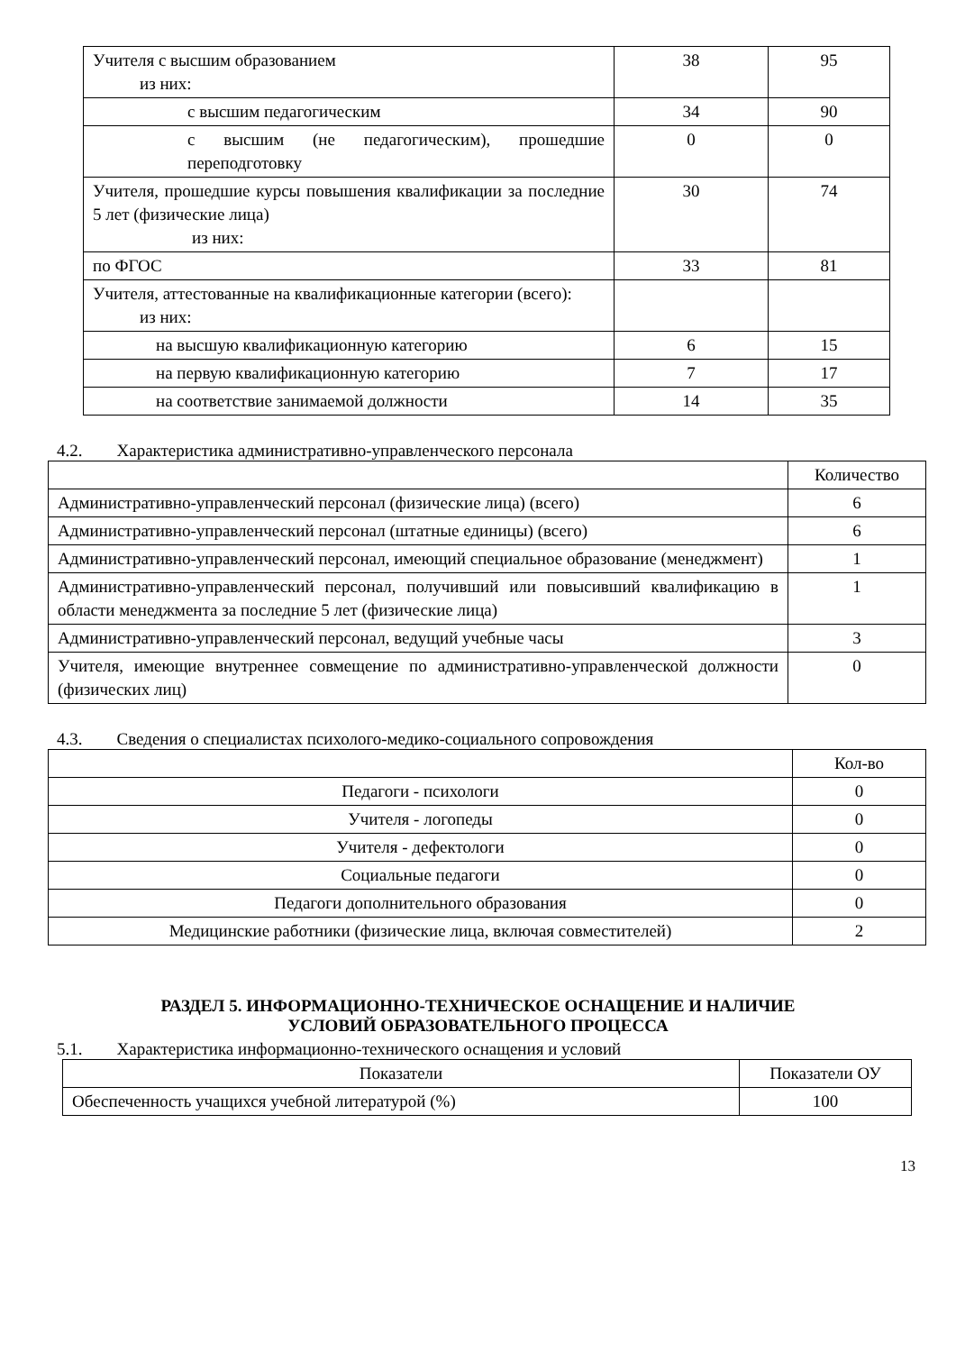| Учителя с высшим образованием из них: | 38 | 95 |
| с высшим педагогическим | 34 | 90 |
| с высшим (не педагогическим), прошедшие переподготовку | 0 | 0 |
| Учителя, прошедшие курсы повышения квалификации за последние 5 лет (физические лица) из них: | 30 | 74 |
| по ФГОС | 33 | 81 |
| Учителя, аттестованные на квалификационные категории (всего): из них: | | |
| на высшую квалификационную категорию | 6 | 15 |
| на первую квалификационную категорию | 7 | 17 |
| на соответствие занимаемой должности | 14 | 35 |
4.2. Характеристика административно-управленческого персонала
| | Количество |
| Административно-управленческий персонал (физические лица) (всего) | 6 |
| Административно-управленческий персонал (штатные единицы) (всего) | 6 |
| Административно-управленческий персонал, имеющий специальное образование (менеджмент) | 1 |
| Административно-управленческий персонал, получивший или повысивший квалификацию в области менеджмента за последние 5 лет (физические лица) | 1 |
| Административно-управленческий персонал, ведущий учебные часы | 3 |
| Учителя, имеющие внутреннее совмещение по административно-управленческой должности (физических лиц) | 0 |
4.3. Сведения о специалистах психолого-медико-социального сопровождения
| | Кол-во |
| Педагоги - психологи | 0 |
| Учителя - логопеды | 0 |
| Учителя - дефектологи | 0 |
| Социальные педагоги | 0 |
| Педагоги дополнительного образования | 0 |
| Медицинские работники (физические лица, включая совместителей) | 2 |
РАЗДЕЛ 5. ИНФОРМАЦИОННО-ТЕХНИЧЕСКОЕ ОСНАЩЕНИЕ И НАЛИЧИЕ
УСЛОВИЙ ОБРАЗОВАТЕЛЬНОГО ПРОЦЕССА
5.1. Характеристика информационно-технического оснащения и условий
| Показатели | Показатели ОУ |
| Обеспеченность учащихся учебной литературой (%) | 100 |
13